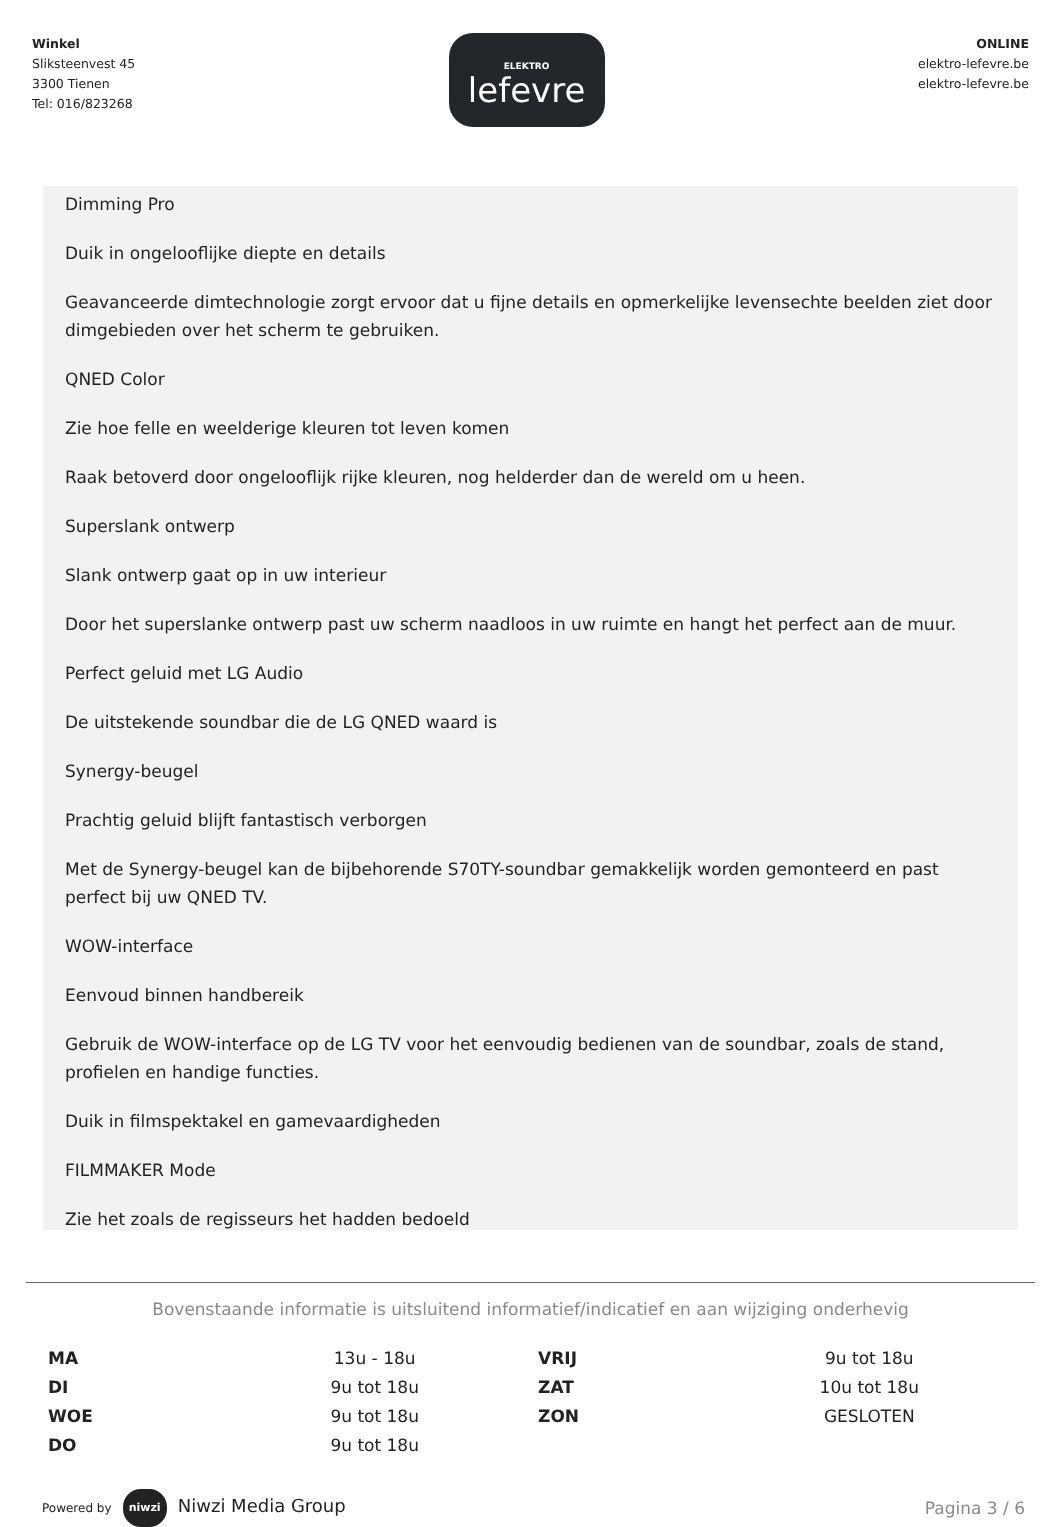Winkel
Sliksteenvest 45
3300 Tienen
Tel: 016/823268
ELEKTRO
lefevre
ONLINE
elektro-lefevre.be
elektro-lefevre.be
Dimming Pro
Duik in ongelooflijke diepte en details
Geavanceerde dimtechnologie zorgt ervoor dat u fijne details en opmerkelijke levensechte beelden ziet door dimgebieden over het scherm te gebruiken.
QNED Color
Zie hoe felle en weelderige kleuren tot leven komen
Raak betoverd door ongelooflijk rijke kleuren, nog helderder dan de wereld om u heen.
Superslank ontwerp
Slank ontwerp gaat op in uw interieur
Door het superslanke ontwerp past uw scherm naadloos in uw ruimte en hangt het perfect aan de muur.
Perfect geluid met LG Audio
De uitstekende soundbar die de LG QNED waard is
Synergy-beugel
Prachtig geluid blijft fantastisch verborgen
Met de Synergy-beugel kan de bijbehorende S70TY-soundbar gemakkelijk worden gemonteerd en past perfect bij uw QNED TV.
WOW-interface
Eenvoud binnen handbereik
Gebruik de WOW-interface op de LG TV voor het eenvoudig bedienen van de soundbar, zoals de stand, profielen en handige functies.
Duik in filmspektakel en gamevaardigheden
FILMMAKER Mode
Zie het zoals de regisseurs het hadden bedoeld
Bovenstaande informatie is uitsluitend informatief/indicatief en aan wijziging onderhevig
| MA | 13u - 18u | VRIJ | 9u tot 18u |
| DI | 9u tot 18u | ZAT | 10u tot 18u |
| WOE | 9u tot 18u | ZON | GESLOTEN |
| DO | 9u tot 18u | | |
Powered by niwzi Niwzi Media Group
Pagina 3 / 6